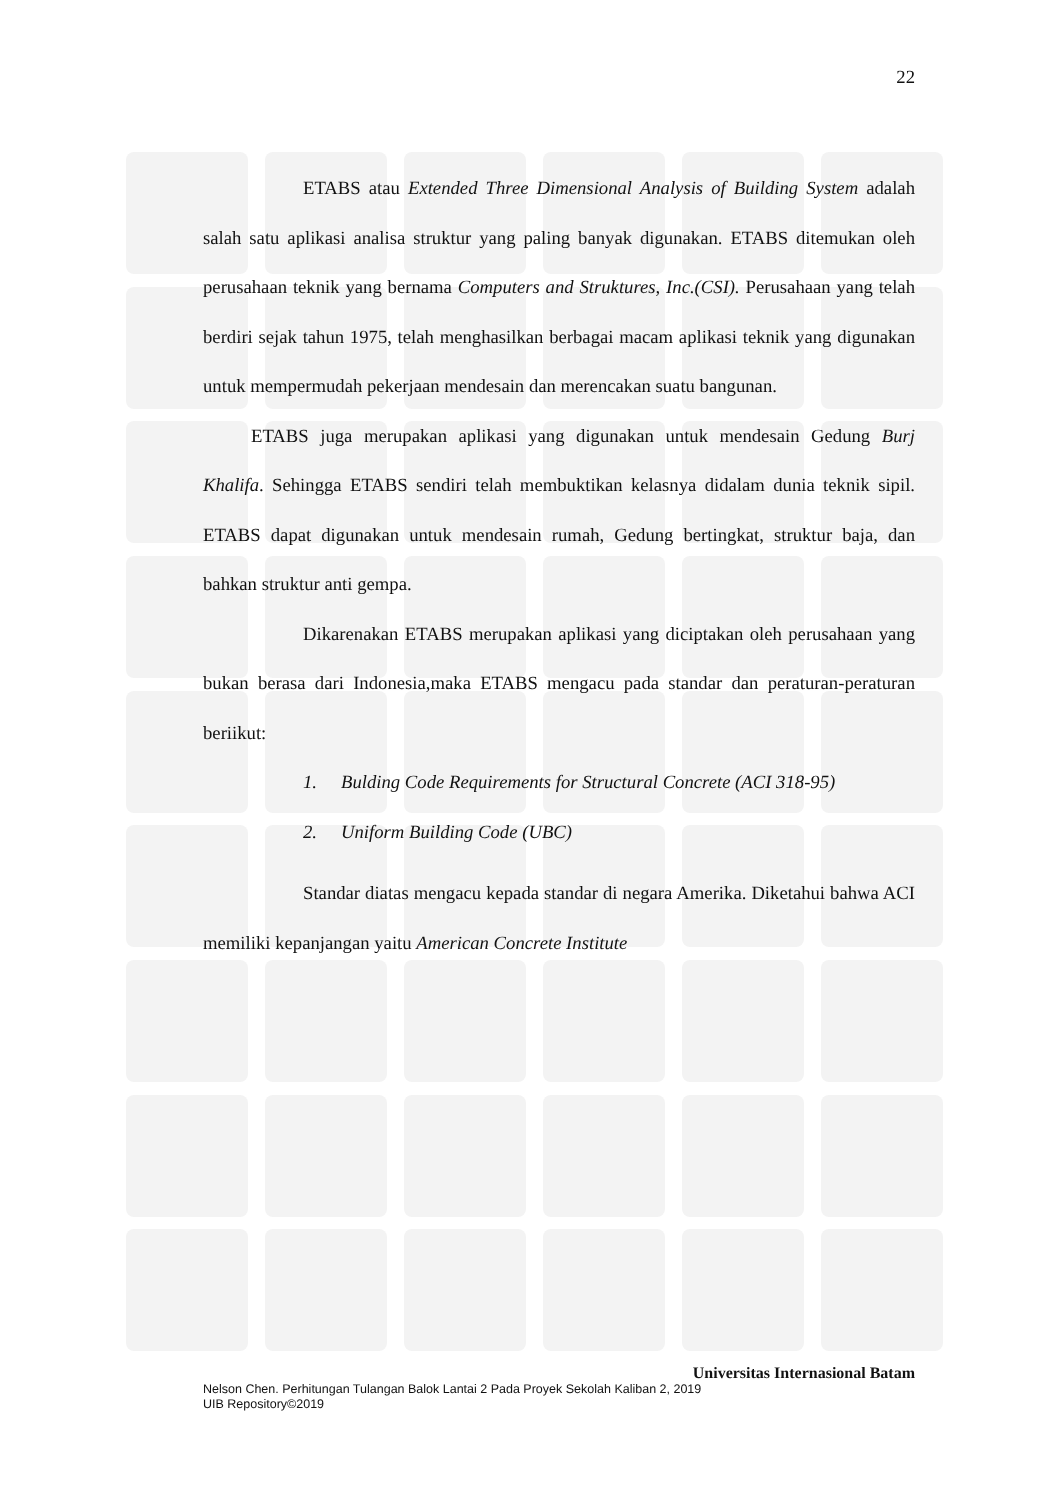22
ETABS atau Extended Three Dimensional Analysis of Building System adalah salah satu aplikasi analisa struktur yang paling banyak digunakan. ETABS ditemukan oleh perusahaan teknik yang bernama Computers and Struktures, Inc.(CSI). Perusahaan yang telah berdiri sejak tahun 1975, telah menghasilkan berbagai macam aplikasi teknik yang digunakan untuk mempermudah pekerjaan mendesain dan merencakan suatu bangunan.
ETABS juga merupakan aplikasi yang digunakan untuk mendesain Gedung Burj Khalifa. Sehingga ETABS sendiri telah membuktikan kelasnya didalam dunia teknik sipil. ETABS dapat digunakan untuk mendesain rumah, Gedung bertingkat, struktur baja, dan bahkan struktur anti gempa.
Dikarenakan ETABS merupakan aplikasi yang diciptakan oleh perusahaan yang bukan berasa dari Indonesia,maka ETABS mengacu pada standar dan peraturan-peraturan beriikut:
1. Bulding Code Requirements for Structural Concrete (ACI 318-95)
2. Uniform Building Code (UBC)
Standar diatas mengacu kepada standar di negara Amerika. Diketahui bahwa ACI memiliki kepanjangan yaitu American Concrete Institute
Universitas Internasional Batam
Nelson Chen. Perhitungan Tulangan Balok Lantai 2 Pada Proyek Sekolah Kaliban 2, 2019
UIB Repository©2019